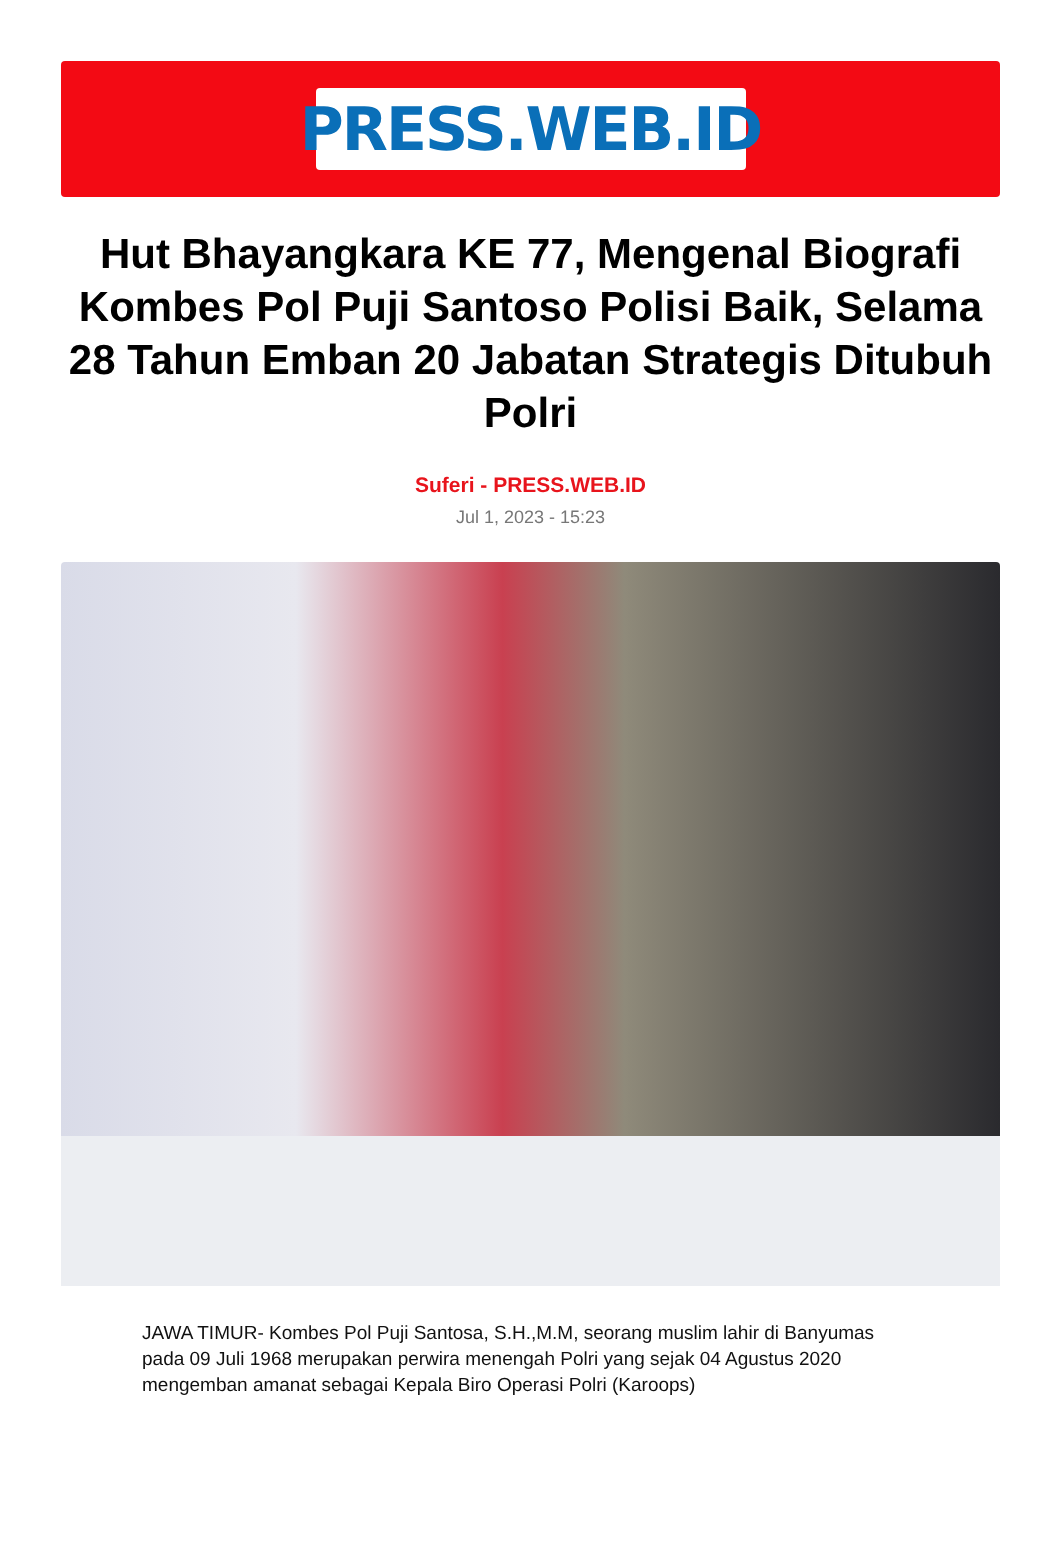PRESS.WEB.ID
Hut Bhayangkara KE 77, Mengenal Biografi Kombes Pol Puji Santoso Polisi Baik, Selama 28 Tahun Emban 20 Jabatan Strategis Ditubuh Polri
Suferi - PRESS.WEB.ID
Jul 1, 2023 - 15:23
JAWA TIMUR- Kombes Pol Puji Santosa, S.H.,M.M, seorang muslim lahir di Banyumas pada 09 Juli 1968 merupakan perwira menengah Polri yang sejak 04 Agustus 2020 mengemban amanat sebagai Kepala Biro Operasi Polri (Karoops)